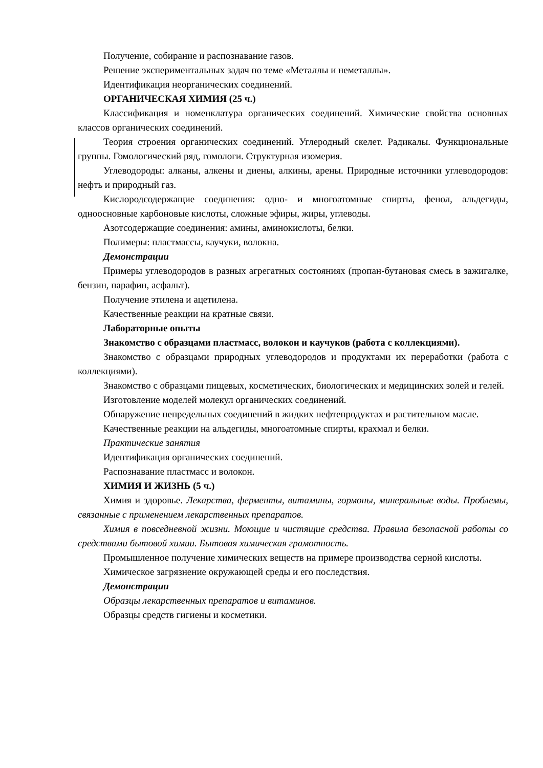Получение, собирание и распознавание газов.
Решение экспериментальных задач по теме «Металлы и неметаллы».
Идентификация неорганических соединений.
ОРГАНИЧЕСКАЯ ХИМИЯ (25 ч.)
Классификация и номенклатура органических соединений. Химические свойства основных классов органических соединений.
Теория строения органических соединений. Углеродный скелет. Радикалы. Функциональные группы. Гомологический ряд, гомологи. Структурная изомерия.
Углеводороды: алканы, алкены и диены, алкины, арены. Природные источники углеводородов: нефть и природный газ.
Кислородсодержащие соединения: одно- и многоатомные спирты, фенол, альдегиды, одноосновные карбоновые кислоты, сложные эфиры, жиры, углеводы.
Азотсодержащие соединения: амины, аминокислоты, белки.
Полимеры: пластмассы, каучуки, волокна.
Демонстрации
Примеры углеводородов в разных агрегатных состояниях (пропан-бутановая смесь в зажигалке, бензин, парафин, асфальт).
Получение этилена и ацетилена.
Качественные реакции на кратные связи.
Лабораторные опыты
Знакомство с образцами пластмасс, волокон и каучуков (работа с коллекциями).
Знакомство с образцами природных углеводородов и продуктами их переработки (работа с коллекциями).
Знакомство с образцами пищевых, косметических, биологических и медицинских золей и гелей.
Изготовление моделей молекул органических соединений.
Обнаружение непредельных соединений в жидких нефтепродуктах и растительном масле.
Качественные реакции на альдегиды, многоатомные спирты, крахмал и белки.
Практические занятия
Идентификация органических соединений.
Распознавание пластмасс и волокон.
ХИМИЯ И ЖИЗНЬ (5 ч.)
Химия и здоровье. Лекарства, ферменты, витамины, гормоны, минеральные воды. Проблемы, связанные с применением лекарственных препаратов.
Химия в повседневной жизни. Моющие и чистящие средства. Правила безопасной работы со средствами бытовой химии. Бытовая химическая грамотность.
Промышленное получение химических веществ на примере производства серной кислоты.
Химическое загрязнение окружающей среды и его последствия.
Демонстрации
Образцы лекарственных препаратов и витаминов.
Образцы средств гигиены и косметики.